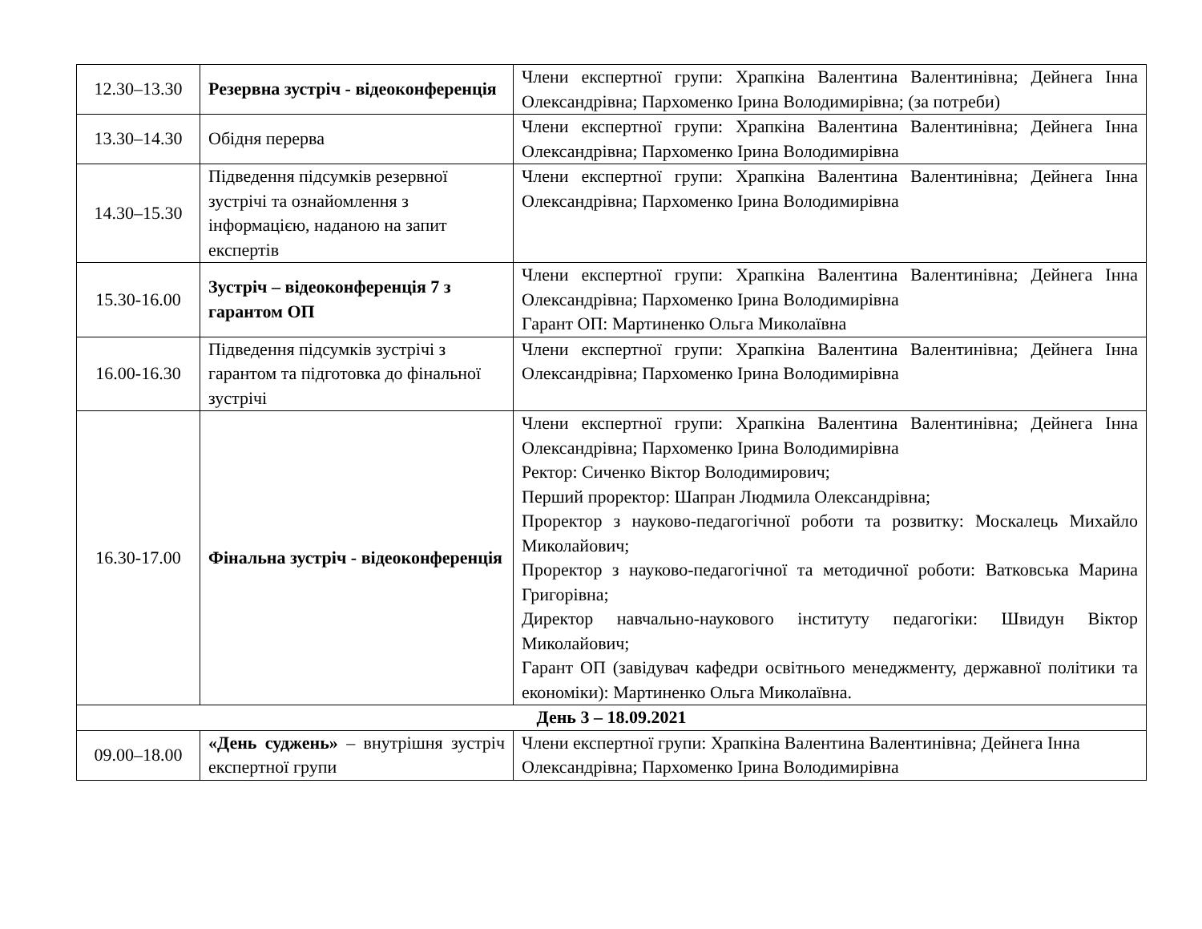| 12.30–13.30 | Резервна зустріч - відеоконференція | Члени експертної групи: Храпкіна Валентина Валентинівна; Дейнега Інна Олександрівна; Пархоменко Ірина Володимирівна; (за потреби) |
| 13.30–14.30 | Обідня перерва | Члени експертної групи: Храпкіна Валентина Валентинівна; Дейнега Інна Олександрівна; Пархоменко Ірина Володимирівна |
| 14.30–15.30 | Підведення підсумків резервної зустрічі та ознайомлення з інформацією, наданою на запит експертів | Члени експертної групи: Храпкіна Валентина Валентинівна; Дейнега Інна Олександрівна; Пархоменко Ірина Володимирівна |
| 15.30-16.00 | Зустріч – відеоконференція 7 з гарантом ОП | Члени експертної групи: Храпкіна Валентина Валентинівна; Дейнега Інна Олександрівна; Пархоменко Ірина Володимирівна Гарант ОП: Мартиненко Ольга Миколаївна |
| 16.00-16.30 | Підведення підсумків зустрічі з гарантом та підготовка до фінальної зустрічі | Члени експертної групи: Храпкіна Валентина Валентинівна; Дейнега Інна Олександрівна; Пархоменко Ірина Володимирівна |
| 16.30-17.00 | Фінальна зустріч - відеоконференція | Члени експертної групи: Храпкіна Валентина Валентинівна; Дейнега Інна Олександрівна; Пархоменко Ірина Володимирівна Ректор: Сиченко Віктор Володимирович; Перший проректор: Шапран Людмила Олександрівна; Проректор з науково-педагогічної роботи та розвитку: Москалець Михайло Миколайович; Проректор з науково-педагогічної та методичної роботи: Ватковська Марина Григорівна; Директор навчально-наукового інституту педагогіки: Швидун Віктор Миколайович; Гарант ОП (завідувач кафедри освітнього менеджменту, державної політики та економіки): Мартиненко Ольга Миколаївна. |
| День 3 – 18.09.2021 | | |
| 09.00–18.00 | «День суджень» – внутрішня зустріч експертної групи | Члени експертної групи: Храпкіна Валентина Валентинівна; Дейнега Інна Олександрівна; Пархоменко Ірина Володимирівна |